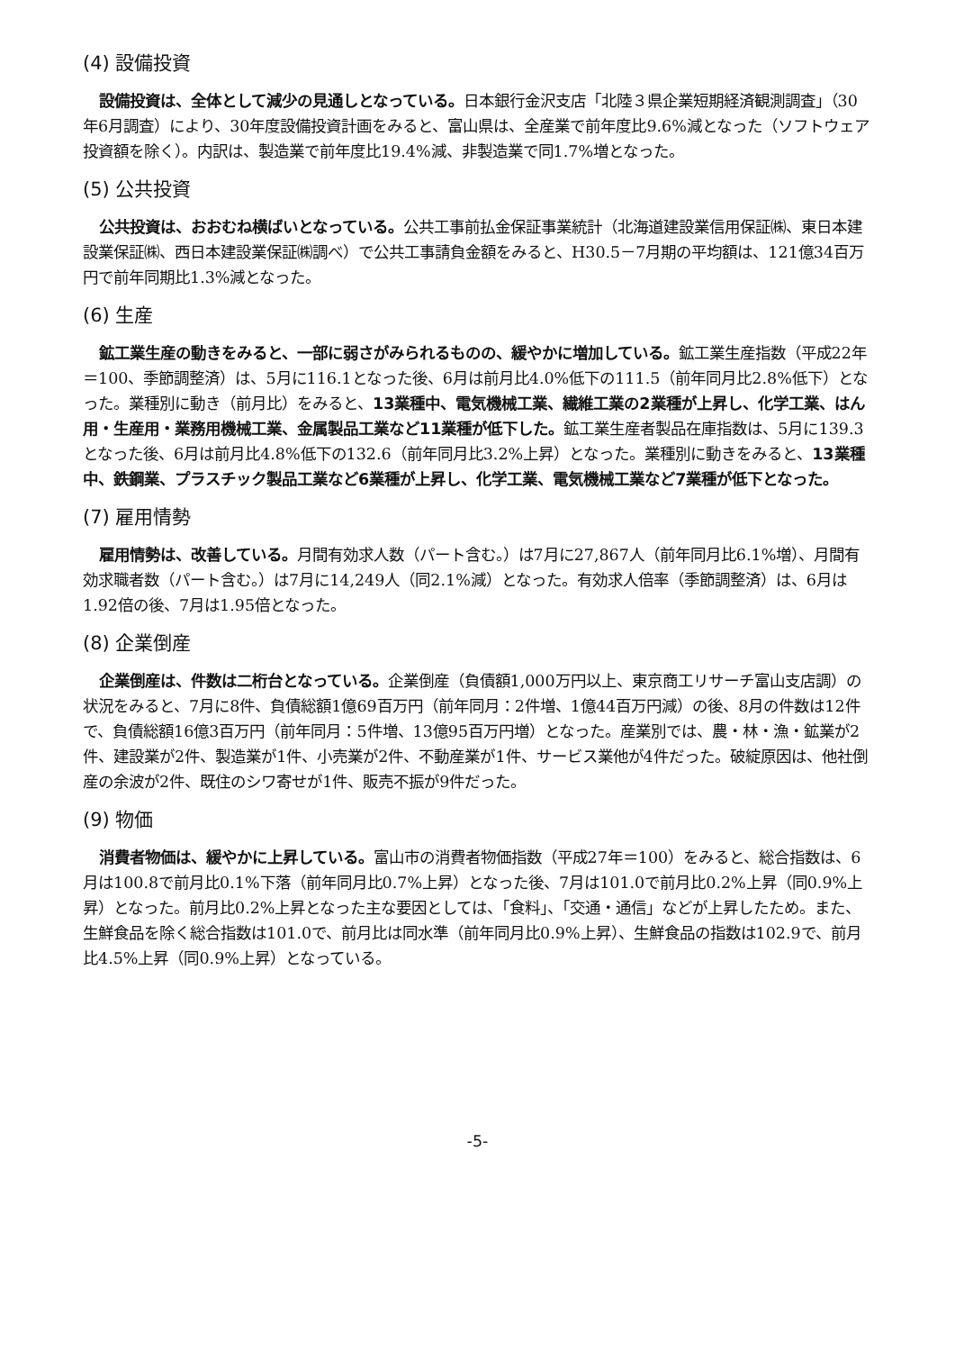(4) 設備投資
設備投資は、全体として減少の見通しとなっている。日本銀行金沢支店「北陸３県企業短期経済観測調査」（30年6月調査）により、30年度設備投資計画をみると、富山県は、全産業で前年度比9.6%減となった（ソフトウェア投資額を除く）。内訳は、製造業で前年度比19.4%減、非製造業で同1.7%増となった。
(5) 公共投資
公共投資は、おおむね横ばいとなっている。公共工事前払金保証事業統計（北海道建設業信用保証㈱、東日本建設業保証㈱、西日本建設業保証㈱調べ）で公共工事請負金額をみると、H30.5－7月期の平均額は、121億34百万円で前年同期比1.3%減となった。
(6) 生産
鉱工業生産の動きをみると、一部に弱さがみられるものの、緩やかに増加している。鉱工業生産指数（平成22年＝100、季節調整済）は、5月に116.1となった後、6月は前月比4.0%低下の111.5（前年同月比2.8%低下）となった。業種別に動き（前月比）をみると、13業種中、電気機械工業、繊維工業の2業種が上昇し、化学工業、はん用・生産用・業務用機械工業、金属製品工業など11業種が低下した。鉱工業生産者製品在庫指数は、5月に139.3となった後、6月は前月比4.8%低下の132.6（前年同月比3.2%上昇）となった。業種別に動きをみると、13業種中、鉄鋼業、プラスチック製品工業など6業種が上昇し、化学工業、電気機械工業など7業種が低下となった。
(7) 雇用情勢
雇用情勢は、改善している。月間有効求人数（パート含む。）は7月に27,867人（前年同月比6.1%増）、月間有効求職者数（パート含む。）は7月に14,249人（同2.1%減）となった。有効求人倍率（季節調整済）は、6月は1.92倍の後、7月は1.95倍となった。
(8) 企業倒産
企業倒産は、件数は二桁台となっている。企業倒産（負債額1,000万円以上、東京商工リサーチ富山支店調）の状況をみると、7月に8件、負債総額1億69百万円（前年同月：2件増、1億44百万円減）の後、8月の件数は12件で、負債総額16億3百万円（前年同月：5件増、13億95百万円増）となった。産業別では、農・林・漁・鉱業が2件、建設業が2件、製造業が1件、小売業が2件、不動産業が1件、サービス業他が4件だった。破綻原因は、他社倒産の余波が2件、既住のシワ寄せが1件、販売不振が9件だった。
(9) 物価
消費者物価は、緩やかに上昇している。富山市の消費者物価指数（平成27年＝100）をみると、総合指数は、6月は100.8で前月比0.1%下落（前年同月比0.7%上昇）となった後、7月は101.0で前月比0.2%上昇（同0.9%上昇）となった。前月比0.2%上昇となった主な要因としては、「食料」、「交通・通信」などが上昇したため。また、生鮮食品を除く総合指数は101.0で、前月比は同水準（前年同月比0.9%上昇）、生鮮食品の指数は102.9で、前月比4.5%上昇（同0.9%上昇）となっている。
-5-